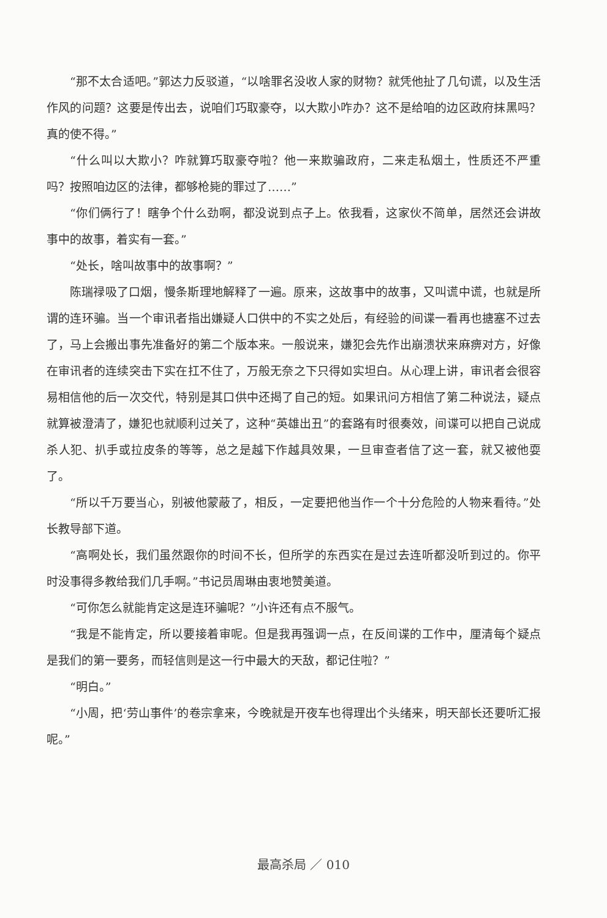“那不太合适吧。”郭达力反驳道，“以啥罪名没收人家的财物？就凭他扯了几句谎，以及生活作风的问题？这要是传出去，说咱们巧取豪夺，以大欺小咋办？这不是给咱的边区政府抹黑吗？真的使不得。”
“什么叫以大欺小？咋就算巧取豪夺啦？他一来欺骗政府，二来走私烟土，性质还不严重吗？按照咱边区的法律，都够枪毙的罪过了……”
“你们俩行了！瞎争个什么劲啊，都没说到点子上。依我看，这家伙不简单，居然还会讲故事中的故事，着实有一套。”
“处长，啥叫故事中的故事啊？”
陈瑞禄吸了口烟，慢条斯理地解释了一遍。原来，这故事中的故事，又叫谎中谎，也就是所谓的连环骗。当一个审讯者指出嫌疑人口供中的不实之处后，有经验的间谍一看再也搪塞不过去了，马上会搬出事先准备好的第二个版本来。一般说来，嫌犯会先作出崩溃状来麻痹对方，好像在审讯者的连续突击下实在扛不住了，万般无奈之下只得如实坦白。从心理上讲，审讯者会很容易相信他的后一次交代，特别是其口供中还揭了自己的短。如果讯问方相信了第二种说法，疑点就算被澄清了，嫌犯也就顺利过关了，这种“英雄出丑”的套路有时很奏效，间谍可以把自己说成杀人犯、扒手或拉皮条的等等，总之是越下作越具效果，一旦审查者信了这一套，就又被他耍了。
“所以千万要当心，别被他蒙蔽了，相反，一定要把他当作一个十分危险的人物来看待。”处长教导部下道。
“高啊处长，我们虽然跟你的时间不长，但所学的东西实在是过去连听都没听到过的。你平时没事得多教给我们几手啊。”书记员周琳由衷地赞美道。
“可你怎么就能肯定这是连环骗呢？”小许还有点不服气。
“我是不能肯定，所以要接着审呢。但是我再强调一点，在反间谍的工作中，厘清每个疑点是我们的第一要务，而轻信则是这一行中最大的天敌，都记住啦？”
“明白。”
“小周，把‘劳山事件’的卷宗拿来，今晚就是开夜车也得理出个头绪来，明天部长还要听汇报呢。”
最高杀局 ／ 010